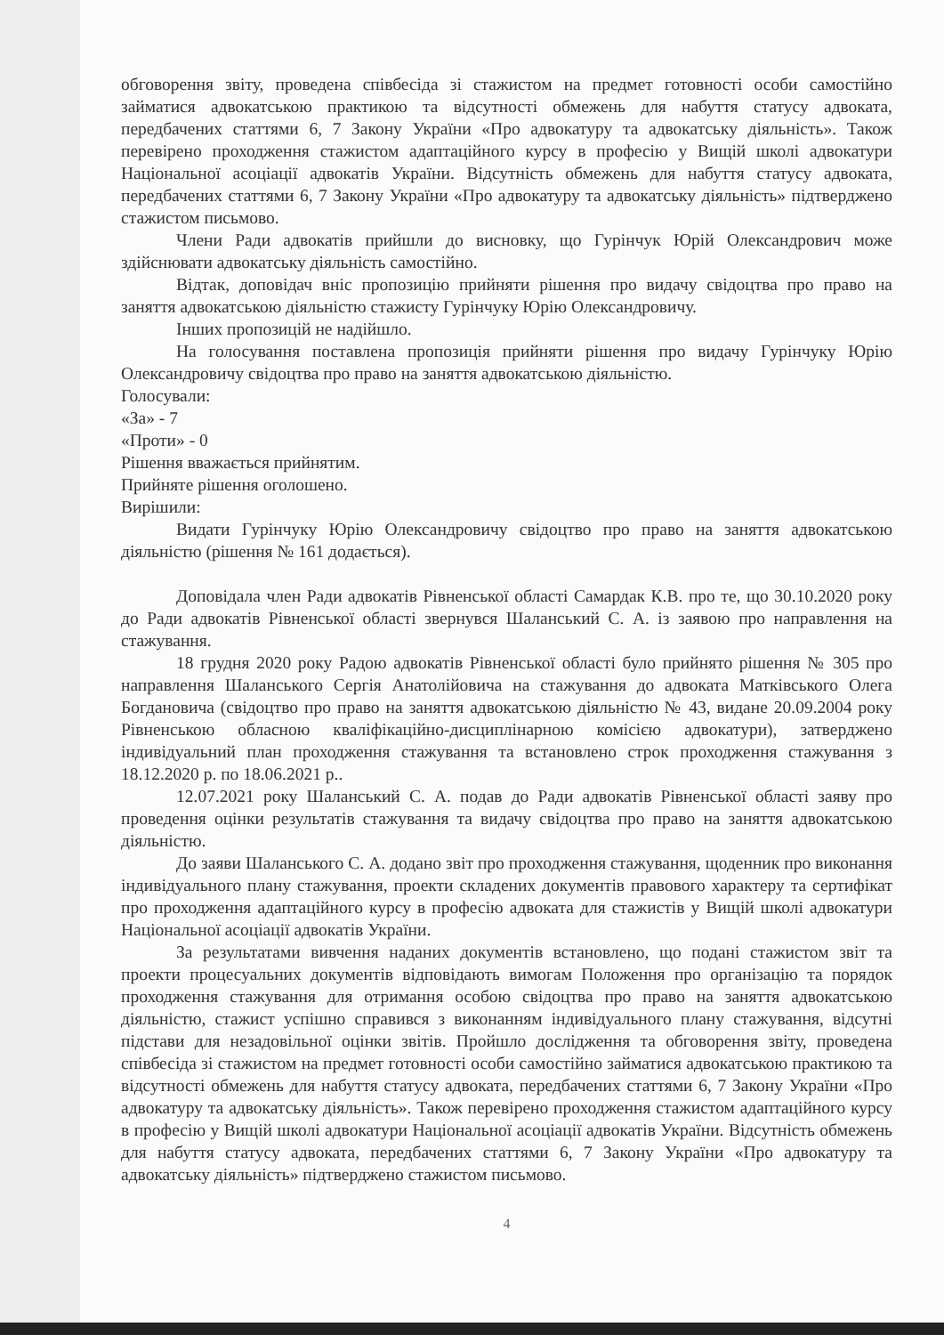обговорення звіту, проведена співбесіда зі стажистом на предмет готовності особи самостійно займатися адвокатською практикою та відсутності обмежень для набуття статусу адвоката, передбачених статтями 6, 7 Закону України «Про адвокатуру та адвокатську діяльність». Також перевірено проходження стажистом адаптаційного курсу в професію у Вищій школі адвокатури Національної асоціації адвокатів України. Відсутність обмежень для набуття статусу адвоката, передбачених статтями 6, 7 Закону України «Про адвокатуру та адвокатську діяльність» підтверджено стажистом письмово.
Члени Ради адвокатів прийшли до висновку, що Гурінчук Юрій Олександрович може здійснювати адвокатську діяльність самостійно.
Відтак, доповідач вніс пропозицію прийняти рішення про видачу свідоцтва про право на заняття адвокатською діяльністю стажисту Гурінчуку Юрію Олександровичу.
Інших пропозицій не надійшло.
На голосування поставлена пропозиція прийняти рішення про видачу Гурінчуку Юрію Олександровичу свідоцтва про право на заняття адвокатською діяльністю.
Голосували:
«За» - 7
«Проти» - 0
Рішення вважається прийнятим.
Прийняте рішення оголошено.
Вирішили:
Видати Гурінчуку Юрію Олександровичу свідоцтво про право на заняття адвокатською діяльністю (рішення № 161 додається).
Доповідала член Ради адвокатів Рівненської області Самардак К.В. про те, що 30.10.2020 року до Ради адвокатів Рівненської області звернувся Шаланський С. А. із заявою про направлення на стажування.
18 грудня 2020 року Радою адвокатів Рівненської області було прийнято рішення № 305 про направлення Шаланського Сергія Анатолійовича на стажування до адвоката Матківського Олега Богдановича (свідоцтво про право на заняття адвокатською діяльністю № 43, видане 20.09.2004 року Рівненською обласною кваліфікаційно-дисциплінарною комісією адвокатури), затверджено індивідуальний план проходження стажування та встановлено строк проходження стажування з 18.12.2020 р. по 18.06.2021 р..
12.07.2021 року Шаланський С. А. подав до Ради адвокатів Рівненської області заяву про проведення оцінки результатів стажування та видачу свідоцтва про право на заняття адвокатською діяльністю.
До заяви Шаланського С. А. додано звіт про проходження стажування, щоденник про виконання індивідуального плану стажування, проекти складених документів правового характеру та сертифікат про проходження адаптаційного курсу в професію адвоката для стажистів у Вищій школі адвокатури Національної асоціації адвокатів України.
За результатами вивчення наданих документів встановлено, що подані стажистом звіт та проекти процесуальних документів відповідають вимогам Положення про організацію та порядок проходження стажування для отримання особою свідоцтва про право на заняття адвокатською діяльністю, стажист успішно справився з виконанням індивідуального плану стажування, відсутні підстави для незадовільної оцінки звітів. Пройшло дослідження та обговорення звіту, проведена співбесіда зі стажистом на предмет готовності особи самостійно займатися адвокатською практикою та відсутності обмежень для набуття статусу адвоката, передбачених статтями 6, 7 Закону України «Про адвокатуру та адвокатську діяльність». Також перевірено проходження стажистом адаптаційного курсу в професію у Вищій школі адвокатури Національної асоціації адвокатів України. Відсутність обмежень для набуття статусу адвоката, передбачених статтями 6, 7 Закону України «Про адвокатуру та адвокатську діяльність» підтверджено стажистом письмово.
4